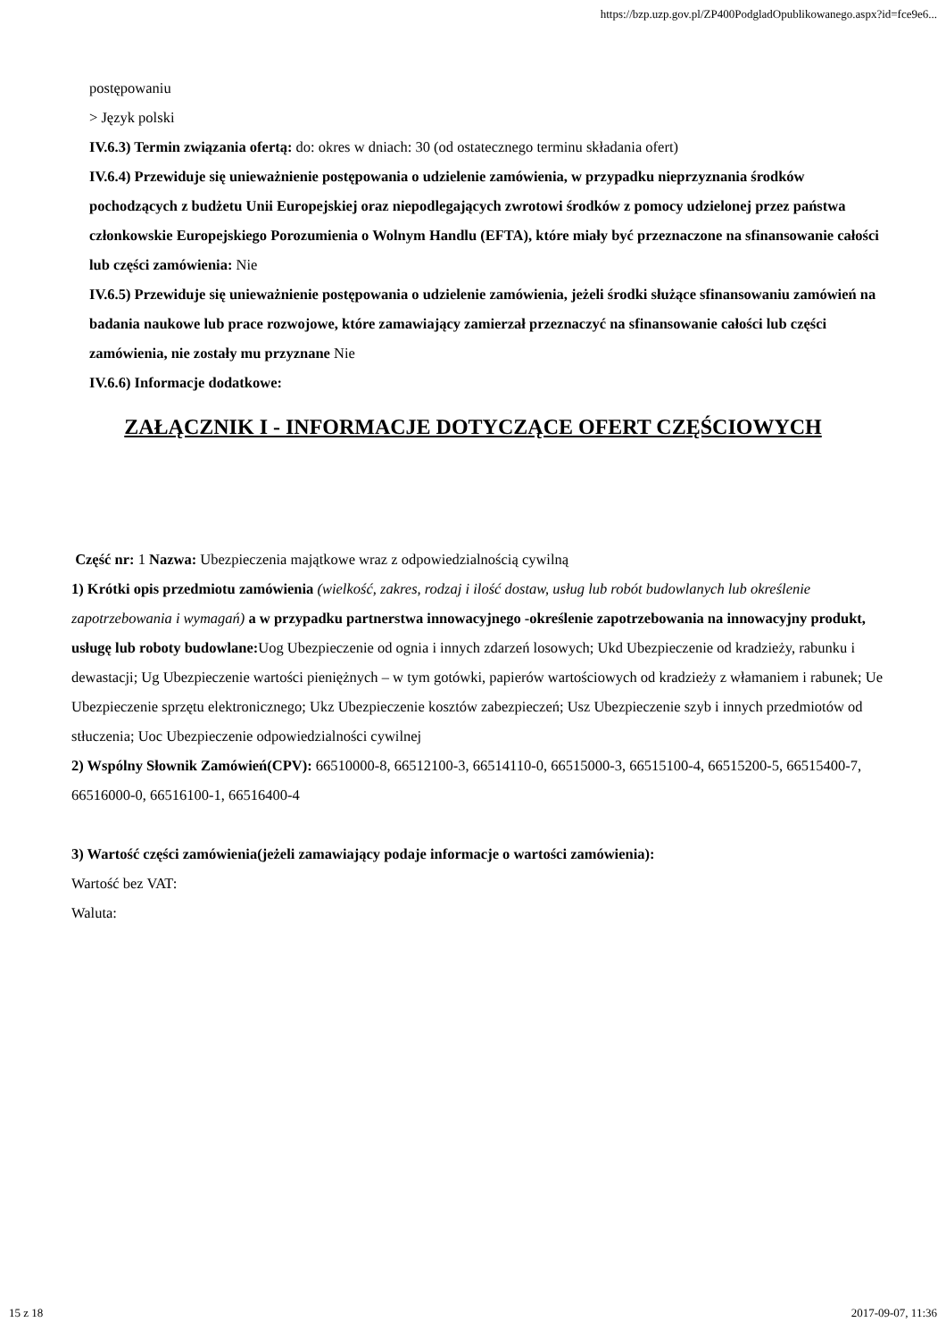https://bzp.uzp.gov.pl/ZP400PodgladOpublikowanego.aspx?id=fce9e6...
postępowaniu
> Język polski
IV.6.3) Termin związania ofertą: do: okres w dniach: 30 (od ostatecznego terminu składania ofert)
IV.6.4) Przewiduje się unieważnienie postępowania o udzielenie zamówienia, w przypadku nieprzyznania środków pochodzących z budżetu Unii Europejskiej oraz niepodlegających zwrotowi środków z pomocy udzielonej przez państwa członkowskie Europejskiego Porozumienia o Wolnym Handlu (EFTA), które miały być przeznaczone na sfinansowanie całości lub części zamówienia: Nie
IV.6.5) Przewiduje się unieważnienie postępowania o udzielenie zamówienia, jeżeli środki służące sfinansowaniu zamówień na badania naukowe lub prace rozwojowe, które zamawiający zamierzał przeznaczyć na sfinansowanie całości lub części zamówienia, nie zostały mu przyznane Nie
IV.6.6) Informacje dodatkowe:
ZAŁĄCZNIK I - INFORMACJE DOTYCZĄCE OFERT CZĘŚCIOWYCH
Część nr: 1 Nazwa: Ubezpieczenia majątkowe wraz z odpowiedzialnością cywilną
1) Krótki opis przedmiotu zamówienia (wielkość, zakres, rodzaj i ilość dostaw, usług lub robót budowlanych lub określenie zapotrzebowania i wymagań) a w przypadku partnerstwa innowacyjnego -określenie zapotrzebowania na innowacyjny produkt, usługę lub roboty budowlane: Uog Ubezpieczenie od ognia i innych zdarzeń losowych; Ukd Ubezpieczenie od kradzieży, rabunku i dewastacji; Ug Ubezpieczenie wartości pieniężnych – w tym gotówki, papierów wartościowych od kradzieży z włamaniem i rabunek; Ue Ubezpieczenie sprzętu elektronicznego; Ukz Ubezpieczenie kosztów zabezpieczeń; Usz Ubezpieczenie szyb i innych przedmiotów od stłuczenia; Uoc Ubezpieczenie odpowiedzialności cywilnej
2) Wspólny Słownik Zamówień(CPV): 66510000-8, 66512100-3, 66514110-0, 66515000-3, 66515100-4, 66515200-5, 66515400-7, 66516000-0, 66516100-1, 66516400-4
3) Wartość części zamówienia(jeżeli zamawiający podaje informacje o wartości zamówienia):
Wartość bez VAT:
Waluta:
15 z 18 2017-09-07, 11:36